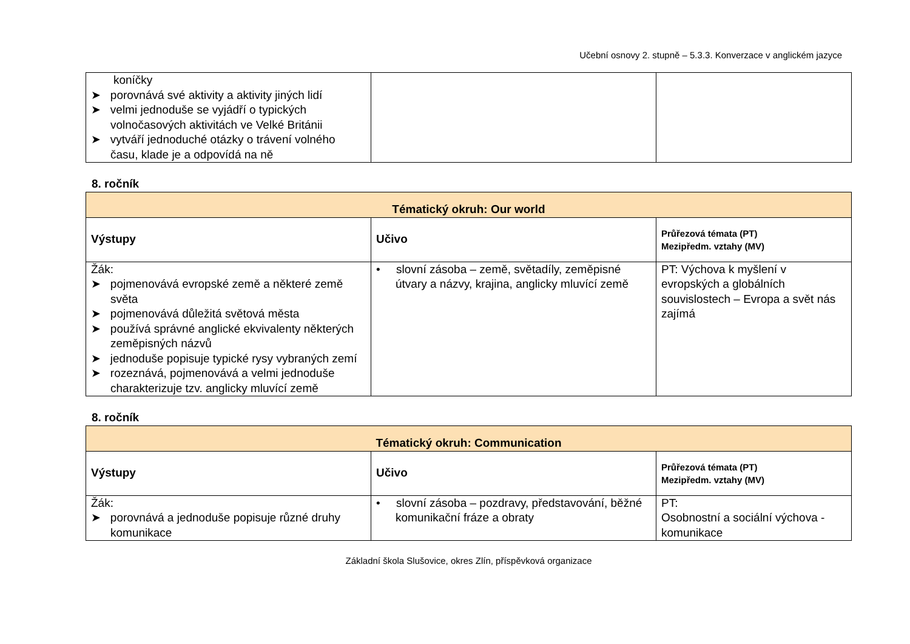Učební osnovy 2. stupně – 5.3.3. Konverzace v anglickém jazyce
| koníčky ➤ porovnává své aktivity a aktivity jiných lidí ➤ velmi jednoduše se vyjádří o typických volnočasových aktivitách ve Velké Británii ➤ vytváří jednoduché otázky o trávení volného času, klade je a odpovídá na ně | | |
8. ročník
| Tématický okruh: Our world | | |
| --- | --- | --- |
| Výstupy | Učivo | Průřezová témata (PT) Mezipředm. vztahy (MV) |
| Žák: ➤ pojmenovává evropské země a některé země světa ➤ pojmenovává důležitá světová města ➤ používá správné anglické ekvivalenty některých zeměpisných názvů ➤ jednoduše popisuje typické rysy vybraných zemí ➤ rozeznává, pojmenovává a velmi jednoduše charakterizuje tzv. anglicky mluvící země | • slovní zásoba – země, světadíly, zeměpisné útvary a názvy, krajina, anglicky mluvící země | PT: Výchova k myšlení v evropských a globálních souvislostech – Evropa a svět nás zajímá |
8. ročník
| Tématický okruh: Communication | | |
| --- | --- | --- |
| Výstupy | Učivo | Průřezová témata (PT) Mezipředm. vztahy (MV) |
| Žák: ➤ porovnává a jednoduše popisuje různé druhy komunikace | • slovní zásoba – pozdravy, představování, běžné komunikační fráze a obraty | PT: Osobnostní a sociální výchova - komunikace |
Základní škola Slušovice, okres Zlín, příspěvková organizace